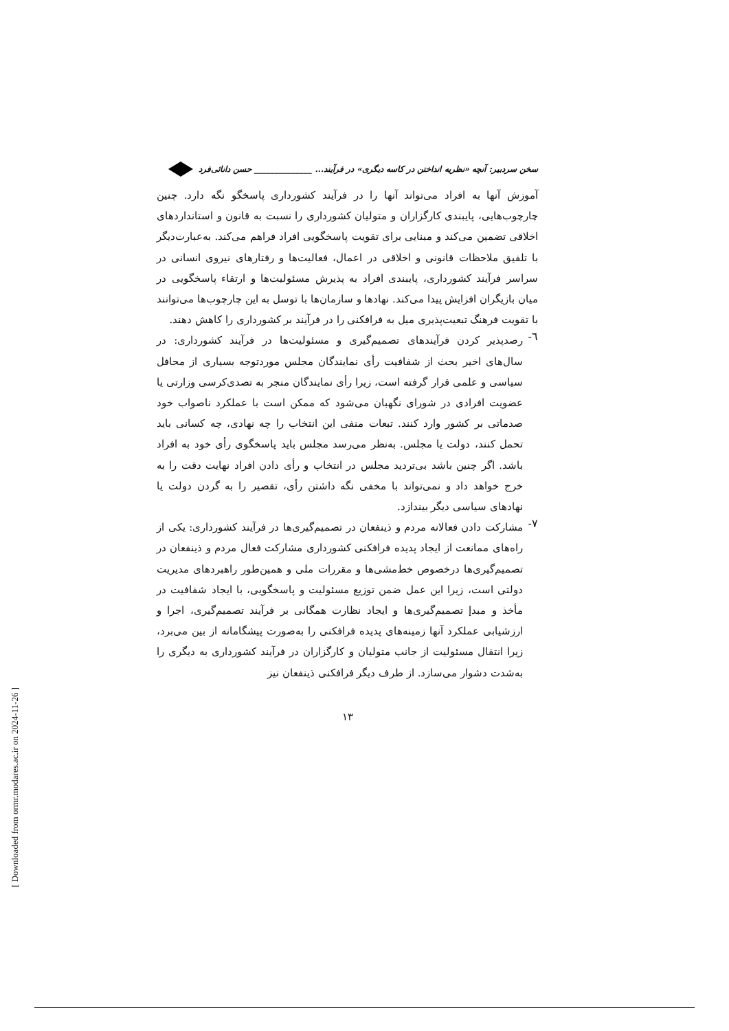سخن سردبیر: آنچه «نظریه انداختن در کاسه دیگری» در فرآیند... ______________ حسن دانائی‌فرد
آموزش آنها به افراد می‌تواند آنها را در فرآیند کشورداری پاسخگو نگه دارد. چنین چارچوب‌هایی، پایبندی کارگزاران و متولیان کشورداری را نسبت به قانون و استانداردهای اخلاقی تضمین می‌کند و مبنایی برای تقویت پاسخگویی افراد فراهم می‌کند. به‌عبارت‌دیگر با تلفیق ملاحظات قانونی و اخلاقی در اعمال، فعالیت‌ها و رفتارهای نیروی انسانی در سراسر فرآیند کشورداری، پایبندی افراد به پذیرش مسئولیت‌ها و ارتقاء پاسخگویی در میان بازیگران افزایش پیدا می‌کند. نهادها و سازمان‌ها با توسل به این چارچوب‌ها می‌توانند با تقویت فرهنگ تبعیت‌پذیری میل به فرافکنی را در فرآیند بر کشورداری را کاهش دهند.
٦-
رصدپذیر کردن فرآیندهای تصمیم‌گیری و مسئولیت‌ها در فرآیند کشورداری: در سال‌های اخیر بحث از شفافیت رأی نمایندگان مجلس موردتوجه بسیاری از محافل سیاسی و علمی قرار گرفته است، زیرا رأی نمایندگان منجر به تصدی‌کرسی وزارتی یا عضویت افرادی در شورای نگهبان می‌شود که ممکن است با عملکرد ناصواب خود صدماتی بر کشور وارد کنند. تبعات منفی این انتخاب را چه نهادی، چه کسانی باید تحمل کنند، دولت یا مجلس. به‌نظر می‌رسد مجلس باید پاسخگوی رأی خود به افراد باشد. اگر چنین باشد بی‌تردید مجلس در انتخاب و رأی دادن افراد نهایت دقت را به خرج خواهد داد و نمی‌تواند با مخفی نگه داشتن رأی، تقصیر را به گردن دولت یا نهادهای سیاسی دیگر بیندازد.
٧-
مشارکت دادن فعالانه مردم و ذینفعان در تصمیم‌گیری‌ها در فرآیند کشورداری: یکی از راه‌های ممانعت از ایجاد پدیده فرافکنی کشورداری مشارکت فعال مردم و ذینفعان در تصمیم‌گیری‌ها درخصوص خط‌مشی‌ها و مقررات ملی و همین‌طور راهبردهای مدیریت دولتی است، زیرا این عمل ضمن توزیع مسئولیت و پاسخگویی، با ایجاد شفافیت در مأخذ و مبدإ تصمیم‌گیری‌ها و ایجاد نظارت همگانی بر فرآیند تصمیم‌گیری، اجرا و ارزشیابی عملکرد آنها زمینه‌های پدیده فرافکنی را به‌صورت پیشگامانه از بین می‌برد، زیرا انتقال مسئولیت از جانب متولیان و کارگزاران در فرآیند کشورداری به دیگری را به‌شدت دشوار می‌سازد. از طرف دیگر فرافکنی ذینفعان نیز
١٣
[ Downloaded from ormr.modares.ac.ir on 2024-11-26 ]